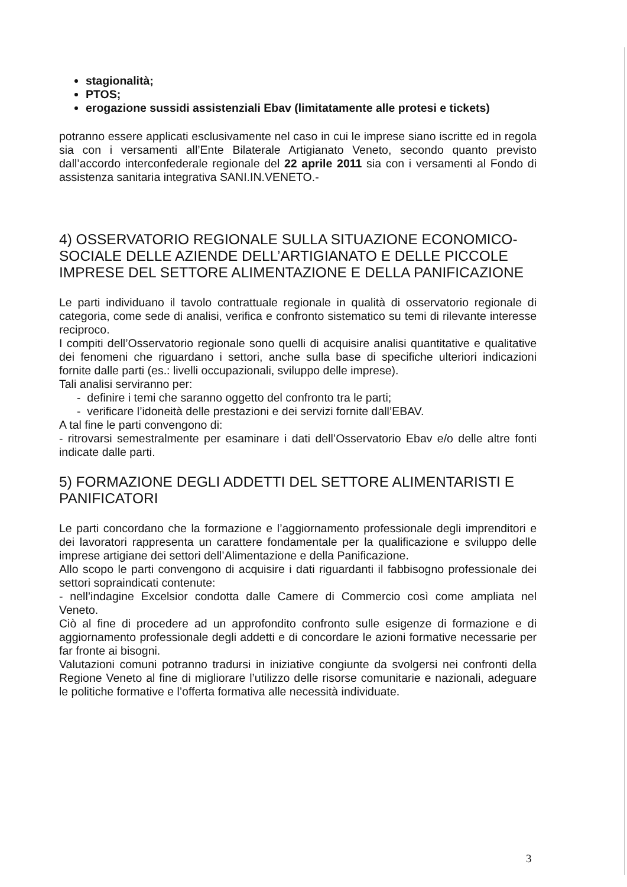stagionalità;
PTOS;
erogazione sussidi assistenziali Ebav (limitatamente alle protesi e tickets)
potranno essere applicati esclusivamente nel caso in cui le imprese siano iscritte ed in regola sia con i versamenti all’Ente Bilaterale Artigianato Veneto, secondo quanto previsto dall’accordo interconfederale regionale del 22 aprile 2011 sia con i versamenti al Fondo di assistenza sanitaria integrativa SANI.IN.VENETO.-
4) OSSERVATORIO REGIONALE SULLA SITUAZIONE ECONOMICO-SOCIALE DELLE AZIENDE DELL’ARTIGIANATO E DELLE PICCOLE IMPRESE DEL SETTORE ALIMENTAZIONE E DELLA PANIFICAZIONE
Le parti individuano il tavolo contrattuale regionale in qualità di osservatorio regionale di categoria, come sede di analisi, verifica e confronto sistematico su temi di rilevante interesse reciproco.
I compiti dell’Osservatorio regionale sono quelli di acquisire analisi quantitative e qualitative dei fenomeni che riguardano i settori, anche sulla base di specifiche ulteriori indicazioni fornite dalle parti (es.: livelli occupazionali, sviluppo delle imprese).
Tali analisi serviranno per:
- definire i temi che saranno oggetto del confronto tra le parti;
- verificare l’idoneità delle prestazioni e dei servizi fornite dall’EBAV.
A tal fine le parti convengono di:
- ritrovarsi semestralmente per esaminare i dati dell’Osservatorio Ebav e/o delle altre fonti indicate dalle parti.
5) FORMAZIONE DEGLI ADDETTI DEL SETTORE ALIMENTARISTI E PANIFICATORI
Le parti concordano che la formazione e l’aggiornamento professionale degli imprenditori e dei lavoratori rappresenta un carattere fondamentale per la qualificazione e sviluppo delle imprese artigiane dei settori dell’Alimentazione e della Panificazione.
Allo scopo le parti convengono di acquisire i dati riguardanti il fabbisogno professionale dei settori sopraindicati contenute:
- nell’indagine Excelsior condotta dalle Camere di Commercio così come ampliata nel Veneto.
Ciò al fine di procedere ad un approfondito confronto sulle esigenze di formazione e di aggiornamento professionale degli addetti e di concordare le azioni formative necessarie per far fronte ai bisogni.
Valutazioni comuni potranno tradursi in iniziative congiunte da svolgersi nei confronti della Regione Veneto al fine di migliorare l’utilizzo delle risorse comunitarie e nazionali, adeguare le politiche formative e l’offerta formativa alle necessità individuate.
3